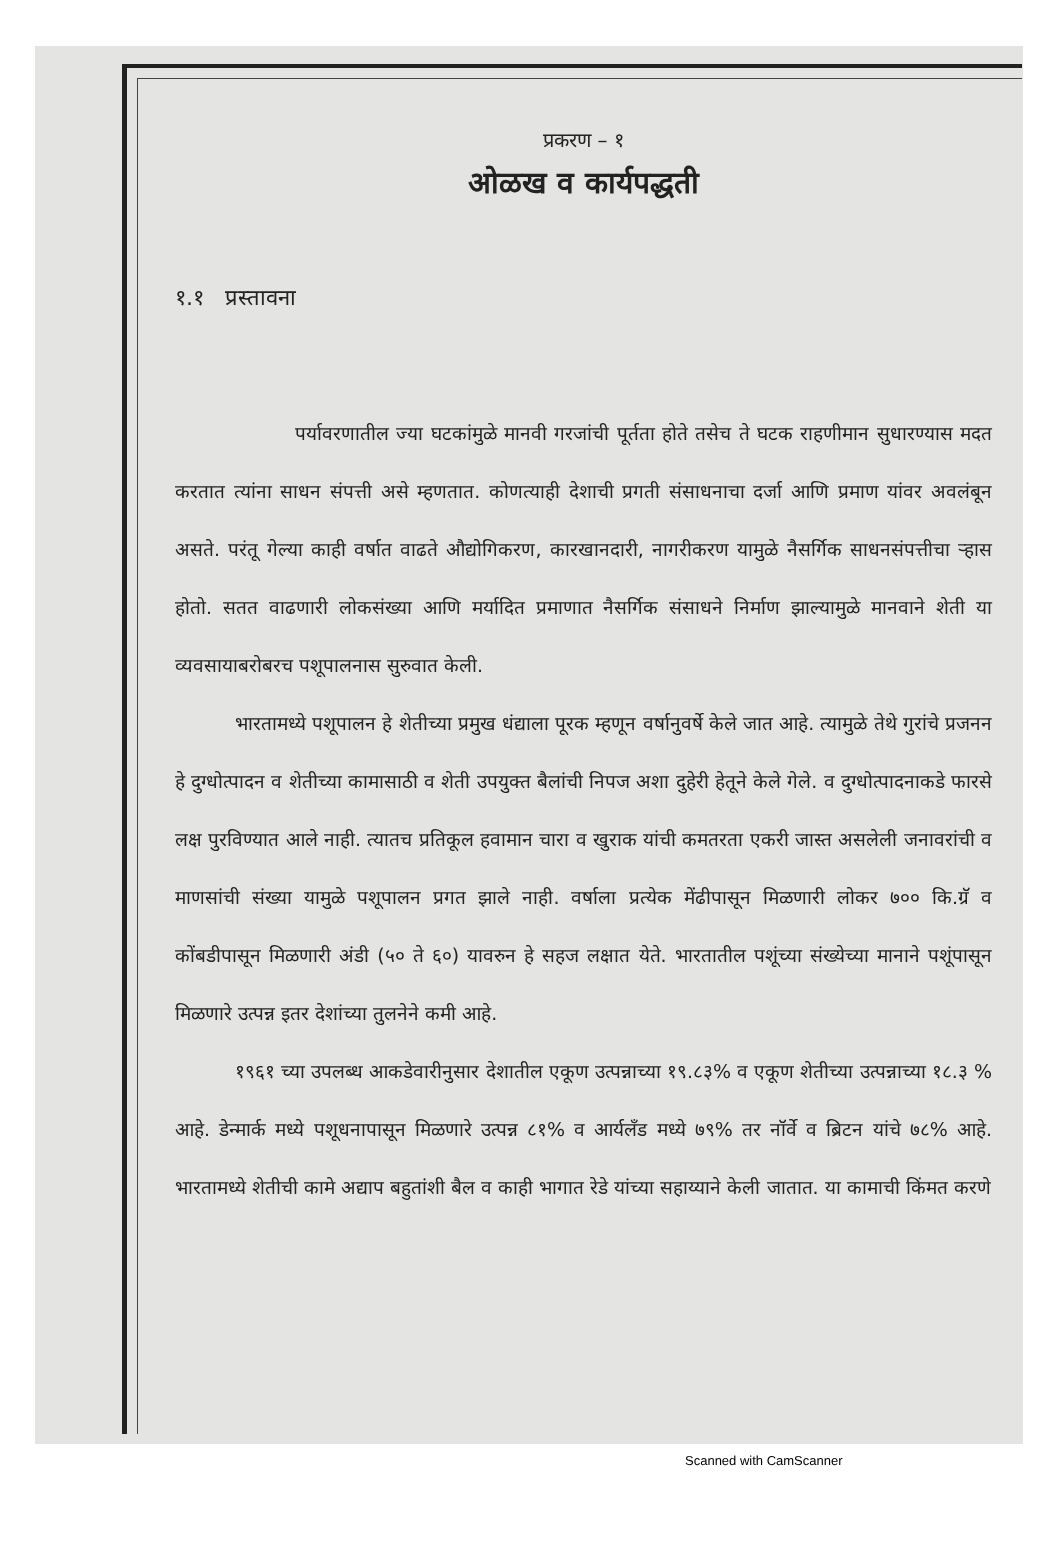प्रकरण – १
ओळख व कार्यपद्धती
१.१ प्रस्तावना
पर्यावरणातील ज्या घटकांमुळे मानवी गरजांची पूर्तता होते तसेच ते घटक राहणीमान सुधारण्यास मदत करतात त्यांना साधन संपत्ती असे म्हणतात. कोणत्याही देशाची प्रगती संसाधनाचा दर्जा आणि प्रमाण यांवर अवलंबून असते. परंतू गेल्या काही वर्षात वाढते औद्योगिकरण, कारखानदारी, नागरीकरण यामुळे नैसर्गिक साधनसंपत्तीचा ऱ्हास होतो. सतत वाढणारी लोकसंख्या आणि मर्यादित प्रमाणात नैसर्गिक संसाधने निर्माण झाल्यामुळे मानवाने शेती या व्यवसायाबरोबरच पशूपालनास सुरुवात केली.
भारतामध्ये पशूपालन हे शेतीच्या प्रमुख धंद्याला पूरक म्हणून वर्षानुवर्षे केले जात आहे. त्यामुळे तेथे गुरांचे प्रजनन हे दुग्धोत्पादन व शेतीच्या कामासाठी व शेती उपयुक्त बैलांची निपज अशा दुहेरी हेतूने केले गेले. व दुग्धोत्पादनाकडे फारसे लक्ष पुरविण्यात आले नाही. त्यातच प्रतिकूल हवामान चारा व खुराक यांची कमतरता एकरी जास्त असलेली जनावरांची व माणसांची संख्या यामुळे पशूपालन प्रगत झाले नाही. वर्षाला प्रत्येक मेंढीपासून मिळणारी लोकर ७०० कि.ग्रॅ व कोंबडीपासून मिळणारी अंडी (५० ते ६०) यावरुन हे सहज लक्षात येते. भारतातील पशूंच्या संख्येच्या मानाने पशूंपासून मिळणारे उत्पन्न इतर देशांच्या तुलनेने कमी आहे.
१९६१ च्या उपलब्ध आकडेवारीनुसार देशातील एकूण उत्पन्नाच्या १९.८३% व एकूण शेतीच्या उत्पन्नाच्या १८.३ % आहे. डेन्मार्क मध्ये पशूधनापासून मिळणारे उत्पन्न ८१% व आर्यलँड मध्ये ७९% तर नॉर्वे व ब्रिटन यांचे ७८% आहे. भारतामध्ये शेतीची कामे अद्याप बहुतांशी बैल व काही भागात रेडे यांच्या सहाय्याने केली जातात. या कामाची किंमत करणे
Scanned with CamScanner